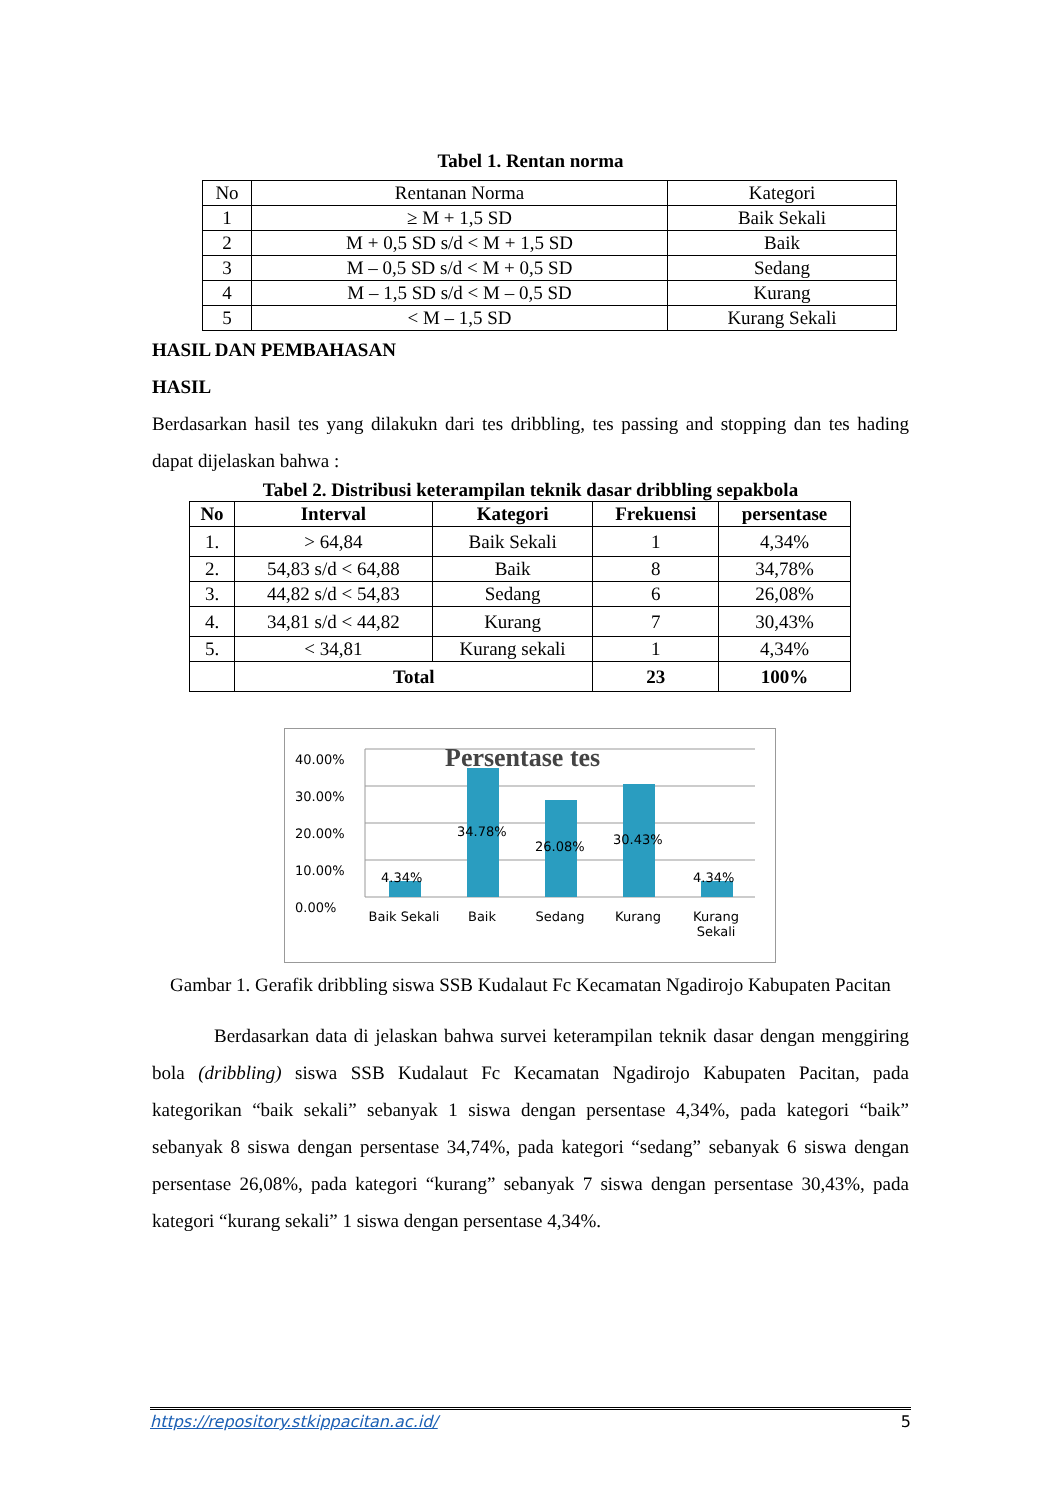Tabel 1. Rentan norma
| No | Rentanan Norma | Kategori |
| 1 | ≥ M + 1,5 SD | Baik Sekali |
| 2 | M + 0,5 SD s/d < M + 1,5 SD | Baik |
| 3 | M – 0,5 SD s/d < M + 0,5 SD | Sedang |
| 4 | M – 1,5 SD s/d < M – 0,5 SD | Kurang |
| 5 | < M – 1,5 SD | Kurang Sekali |
HASIL DAN PEMBAHASAN
HASIL
Berdasarkan hasil tes yang dilakukn dari tes dribbling, tes passing and stopping dan tes hading dapat dijelaskan bahwa :
Tabel 2. Distribusi keterampilan teknik dasar dribbling sepakbola
| No | Interval | Kategori | Frekuensi | persentase |
| --- | --- | --- | --- | --- |
| 1. | > 64,84 | Baik Sekali | 1 | 4,34% |
| 2. | 54,83 s/d < 64,88 | Baik | 8 | 34,78% |
| 3. | 44,82 s/d < 54,83 | Sedang | 6 | 26,08% |
| 4. | 34,81 s/d < 44,82 | Kurang | 7 | 30,43% |
| 5. | < 34,81 | Kurang sekali | 1 | 4,34% |
| | Total | | 23 | 100% |
40.00%
30.00%
20.00%
10.00%
0.00%
Persentase tes
34.78%
26.08% 30.43%
4.34% 4.34%
Baik Sekali Baik Sedang Kurang Kurang Sekali
Gambar 1. Gerafik dribbling siswa SSB Kudalaut Fc Kecamatan Ngadirojo Kabupaten Pacitan
Berdasarkan data di jelaskan bahwa survei keterampilan teknik dasar dengan menggiring bola (dribbling) siswa SSB Kudalaut Fc Kecamatan Ngadirojo Kabupaten Pacitan, pada kategorikan “baik sekali” sebanyak 1 siswa dengan persentase 4,34%, pada kategori “baik” sebanyak 8 siswa dengan persentase 34,74%, pada kategori “sedang” sebanyak 6 siswa dengan persentase 26,08%, pada kategori “kurang” sebanyak 7 siswa dengan persentase 30,43%, pada kategori “kurang sekali” 1 siswa dengan persentase 4,34%.
https://repository.stkippacitan.ac.id/ 5